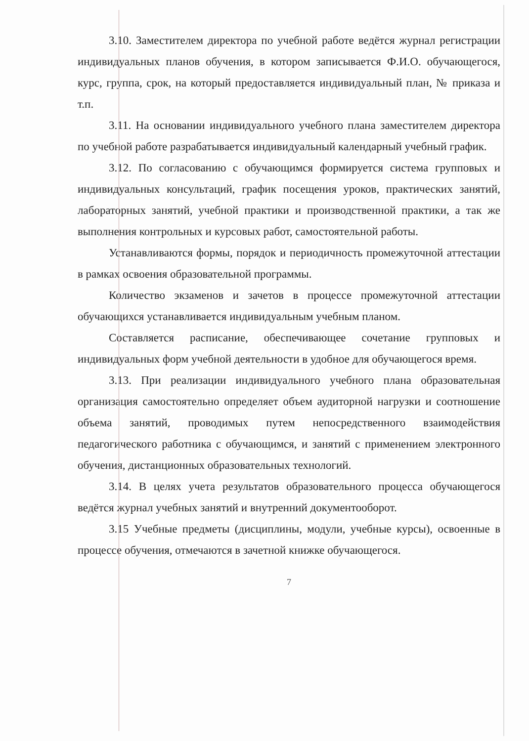3.10. Заместителем директора по учебной работе ведётся журнал регистрации индивидуальных планов обучения, в котором записывается Ф.И.О. обучающегося, курс, группа, срок, на который предоставляется индивидуальный план, № приказа и т.п.
3.11. На основании индивидуального учебного плана заместителем директора по учебной работе разрабатывается индивидуальный календарный учебный график.
3.12. По согласованию с обучающимся формируется система групповых и индивидуальных консультаций, график посещения уроков, практических занятий, лабораторных занятий, учебной практики и производственной практики, а так же выполнения контрольных и курсовых работ, самостоятельной работы.
Устанавливаются формы, порядок и периодичность промежуточной аттестации в рамках освоения образовательной программы.
Количество экзаменов и зачетов в процессе промежуточной аттестации обучающихся устанавливается индивидуальным учебным планом.
Составляется расписание, обеспечивающее сочетание групповых и индивидуальных форм учебной деятельности в удобное для обучающегося время.
3.13. При реализации индивидуального учебного плана образовательная организация самостоятельно определяет объем аудиторной нагрузки и соотношение объема занятий, проводимых путем непосредственного взаимодействия педагогического работника с обучающимся, и занятий с применением электронного обучения, дистанционных образовательных технологий.
3.14. В целях учета результатов образовательного процесса обучающегося ведётся журнал учебных занятий и внутренний документооборот.
3.15 Учебные предметы (дисциплины, модули, учебные курсы), освоенные в процессе обучения, отмечаются в зачетной книжке обучающегося.
7